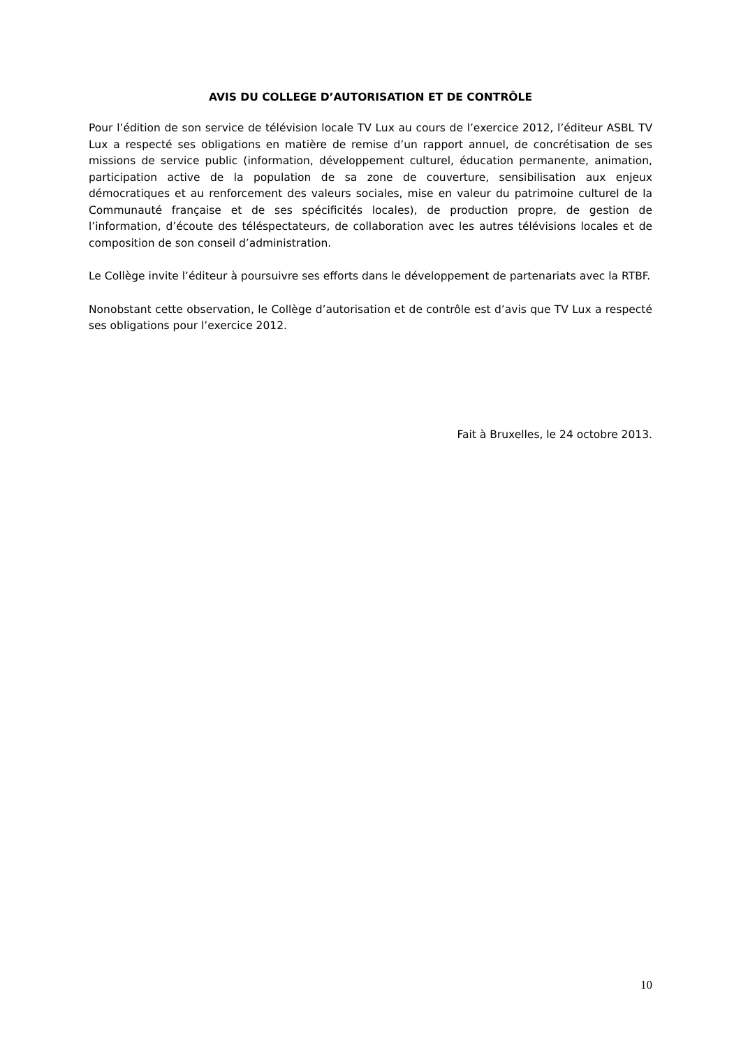AVIS DU COLLEGE D’AUTORISATION ET DE CONTRÔLE
Pour l’édition de son service de télévision locale TV Lux au cours de l’exercice 2012, l’éditeur ASBL TV Lux a respecté ses obligations en matière de remise d’un rapport annuel, de concrétisation de ses missions de service public (information, développement culturel, éducation permanente, animation, participation active de la population de sa zone de couverture, sensibilisation aux enjeux démocratiques et au renforcement des valeurs sociales, mise en valeur du patrimoine culturel de la Communauté française et de ses spécificités locales), de production propre, de gestion de l’information, d’écoute des téléspectateurs, de collaboration avec les autres télévisions locales et de composition de son conseil d’administration.
Le Collège invite l’éditeur à poursuivre ses efforts dans le développement de partenariats avec la RTBF.
Nonobstant cette observation, le Collège d’autorisation et de contrôle est d’avis que TV Lux a respecté ses obligations pour l’exercice 2012.
Fait à Bruxelles, le 24 octobre 2013.
10